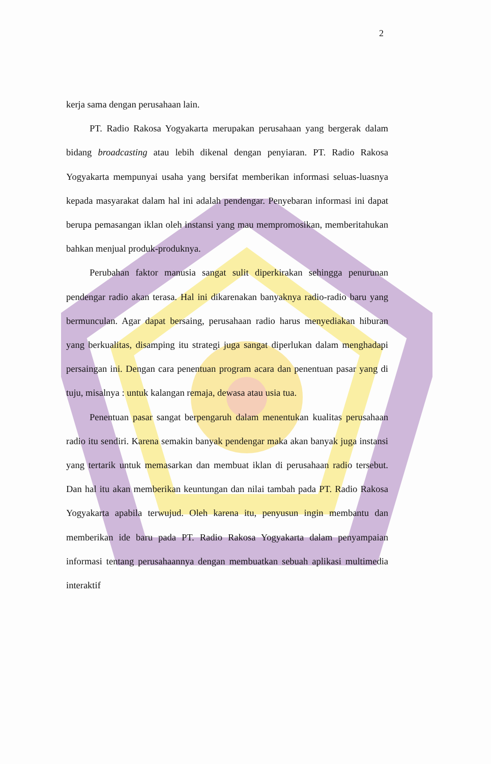2
kerja sama dengan perusahaan lain.
PT. Radio Rakosa Yogyakarta merupakan perusahaan yang bergerak dalam bidang broadcasting atau lebih dikenal dengan penyiaran. PT. Radio Rakosa Yogyakarta mempunyai usaha yang bersifat memberikan informasi seluas-luasnya kepada masyarakat dalam hal ini adalah pendengar. Penyebaran informasi ini dapat berupa pemasangan iklan oleh instansi yang mau mempromosikan, memberitahukan bahkan menjual produk-produknya.
Perubahan faktor manusia sangat sulit diperkirakan sehingga penurunan pendengar radio akan terasa. Hal ini dikarenakan banyaknya radio-radio baru yang bermunculan. Agar dapat bersaing, perusahaan radio harus menyediakan hiburan yang berkualitas, disamping itu strategi juga sangat diperlukan dalam menghadapi persaingan ini. Dengan cara penentuan program acara dan penentuan pasar yang di tuju, misalnya : untuk kalangan remaja, dewasa atau usia tua.
Penentuan pasar sangat berpengaruh dalam menentukan kualitas perusahaan radio itu sendiri. Karena semakin banyak pendengar maka akan banyak juga instansi yang tertarik untuk memasarkan dan membuat iklan di perusahaan radio tersebut. Dan hal itu akan memberikan keuntungan dan nilai tambah pada PT. Radio Rakosa Yogyakarta apabila terwujud. Oleh karena itu, penyusun ingin membantu dan memberikan ide baru pada PT. Radio Rakosa Yogyakarta dalam penyampaian informasi tentang perusahaannya dengan membuatkan sebuah aplikasi multimedia interaktif